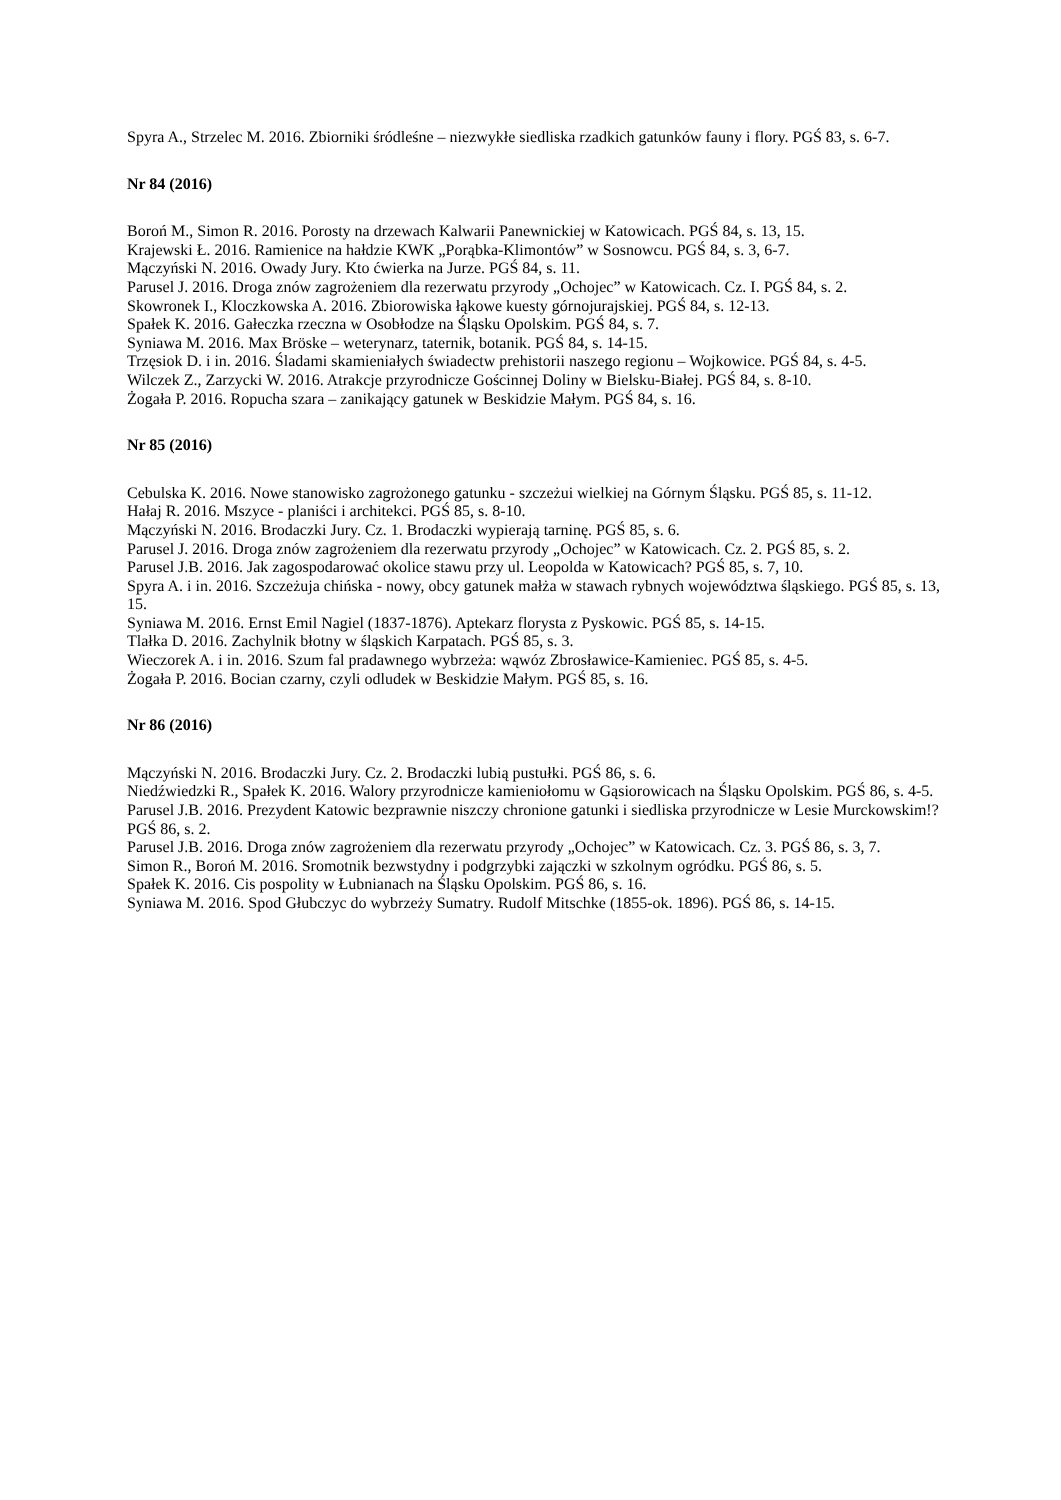Spyra A., Strzelec M. 2016. Zbiorniki śródleśne – niezwykłe siedliska rzadkich gatunków fauny i flory. PGŚ 83, s. 6-7.
Nr 84 (2016)
Boroń M., Simon R. 2016. Porosty na drzewach Kalwarii Panewnickiej w Katowicach. PGŚ 84, s. 13, 15.
Krajewski Ł. 2016. Ramienice na hałdzie KWK „Porąbka-Klimontów” w Sosnowcu. PGŚ 84, s. 3, 6-7.
Mączyński N. 2016. Owady Jury. Kto ćwierka na Jurze. PGŚ 84, s. 11.
Parusel J. 2016. Droga znów zagrożeniem dla rezerwatu przyrody „Ochojec” w Katowicach. Cz. I. PGŚ 84, s. 2.
Skowronek I., Kloczkowska A. 2016. Zbiorowiska łąkowe kuesty górnojurajskiej. PGŚ 84, s. 12-13.
Spałek K. 2016. Gałeczka rzeczna w Osobłodze na Śląsku Opolskim. PGŚ 84, s. 7.
Syniawa M. 2016. Max Bröske – weterynarz, taternik, botanik. PGŚ 84, s. 14-15.
Trzęsiok D. i in. 2016. Śladami skamieniałych świadectw prehistorii naszego regionu – Wojkowice. PGŚ 84, s. 4-5.
Wilczek Z., Zarzycki W. 2016. Atrakcje przyrodnicze Gościnnej Doliny w Bielsku-Białej. PGŚ 84, s. 8-10.
Żogała P. 2016. Ropucha szara – zanikający gatunek w Beskidzie Małym. PGŚ 84, s. 16.
Nr 85 (2016)
Cebulska K. 2016. Nowe stanowisko zagrożonego gatunku - szczeżui wielkiej na Górnym Śląsku. PGŚ 85, s. 11-12.
Hałaj R. 2016. Mszyce - planiści i architekci. PGŚ 85, s. 8-10.
Mączyński N. 2016. Brodaczki Jury. Cz. 1. Brodaczki wypierają tarninę. PGŚ 85, s. 6.
Parusel J. 2016. Droga znów zagrożeniem dla rezerwatu przyrody „Ochojec” w Katowicach. Cz. 2. PGŚ 85, s. 2.
Parusel J.B. 2016. Jak zagospodarować okolice stawu przy ul. Leopolda w Katowicach? PGŚ 85, s. 7, 10.
Spyra A. i in. 2016. Szczeżuja chińska - nowy, obcy gatunek małża w stawach rybnych województwa śląskiego. PGŚ 85, s. 13, 15.
Syniawa M. 2016. Ernst Emil Nagiel (1837-1876). Aptekarz florysta z Pyskowic. PGŚ 85, s. 14-15.
Tlałka D. 2016. Zachylnik błotny w śląskich Karpatach. PGŚ 85, s. 3.
Wieczorek A. i in. 2016. Szum fal pradawnego wybrzeża: wąwóz Zbrosławice-Kamieniec. PGŚ 85, s. 4-5.
Żogała P. 2016. Bocian czarny, czyli odludek w Beskidzie Małym. PGŚ 85, s. 16.
Nr 86 (2016)
Mączyński N. 2016. Brodaczki Jury. Cz. 2. Brodaczki lubią pustułki. PGŚ 86, s. 6.
Niedźwiedzki R., Spałek K. 2016. Walory przyrodnicze kamieniołomu w Gąsiorowicach na Śląsku Opolskim. PGŚ 86, s. 4-5.
Parusel J.B. 2016. Prezydent Katowic bezprawnie niszczy chronione gatunki i siedliska przyrodnicze w Lesie Murckowskim!? PGŚ 86, s. 2.
Parusel J.B. 2016. Droga znów zagrożeniem dla rezerwatu przyrody „Ochojec” w Katowicach. Cz. 3. PGŚ 86, s. 3, 7.
Simon R., Boroń M. 2016. Sromotnik bezwstydny i podgrzybki zajączki w szkolnym ogródku. PGŚ 86, s. 5.
Spałek K. 2016. Cis pospolity w Łubnianach na Śląsku Opolskim. PGŚ 86, s. 16.
Syniawa M. 2016. Spod Głubczyc do wybrzeży Sumatry. Rudolf Mitschke (1855-ok. 1896). PGŚ 86, s. 14-15.